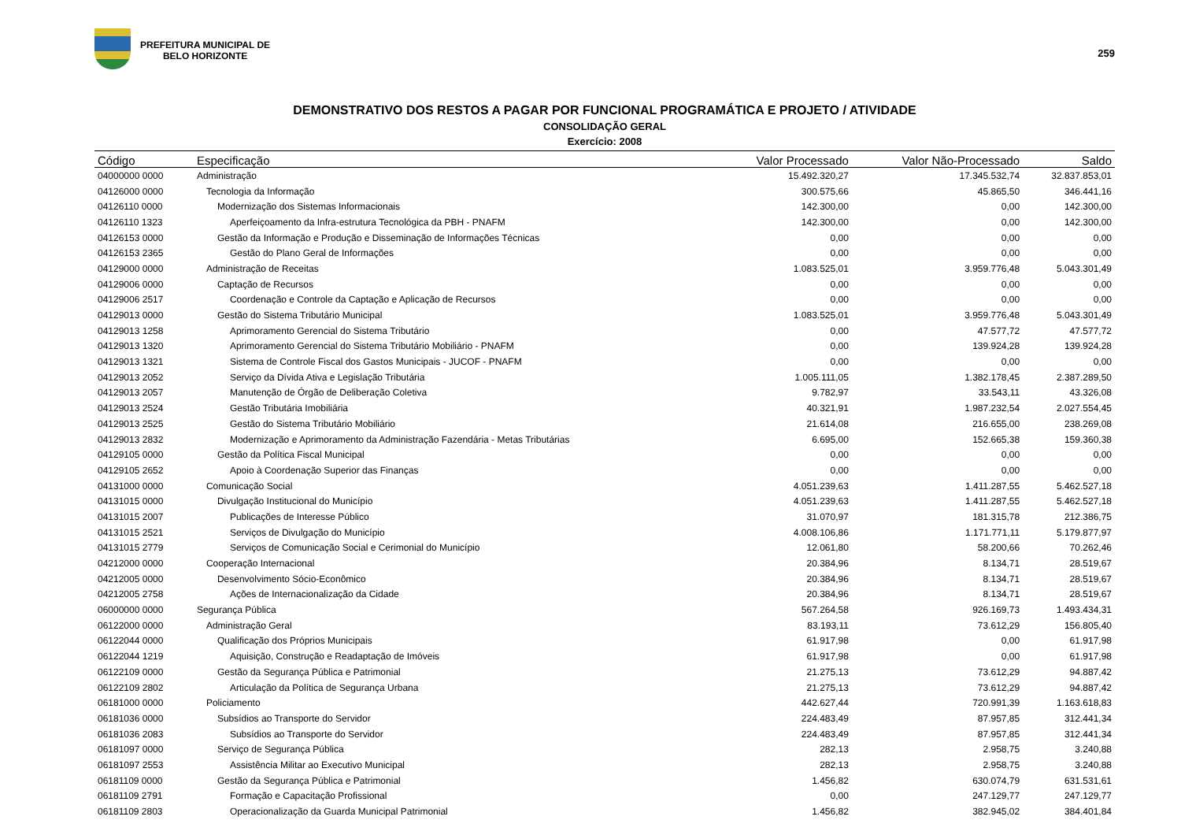PREFEITURA MUNICIPAL DE
BELO HORIZONTE
259
DEMONSTRATIVO DOS RESTOS A PAGAR POR FUNCIONAL PROGRAMÁTICA E PROJETO / ATIVIDADE
CONSOLIDAÇÃO GERAL
Exercício: 2008
| Código | Especificação | Valor Processado | Valor Não-Processado | Saldo |
| --- | --- | --- | --- | --- |
| 04000000 0000 | Administração | 15.492.320,27 | 17.345.532,74 | 32.837.853,01 |
| 04126000 0000 | Tecnologia da Informação | 300.575,66 | 45.865,50 | 346.441,16 |
| 04126110 0000 | Modernização dos Sistemas Informacionais | 142.300,00 | 0,00 | 142.300,00 |
| 04126110 1323 | Aperfeiçoamento da Infra-estrutura Tecnológica da PBH - PNAFM | 142.300,00 | 0,00 | 142.300,00 |
| 04126153 0000 | Gestão da Informação e Produção e Disseminação de Informações Técnicas | 0,00 | 0,00 | 0,00 |
| 04126153 2365 | Gestão do Plano Geral de Informações | 0,00 | 0,00 | 0,00 |
| 04129000 0000 | Administração de Receitas | 1.083.525,01 | 3.959.776,48 | 5.043.301,49 |
| 04129006 0000 | Captação de Recursos | 0,00 | 0,00 | 0,00 |
| 04129006 2517 | Coordenação e Controle da Captação e Aplicação de Recursos | 0,00 | 0,00 | 0,00 |
| 04129013 0000 | Gestão do Sistema Tributário Municipal | 1.083.525,01 | 3.959.776,48 | 5.043.301,49 |
| 04129013 1258 | Aprimoramento Gerencial do Sistema Tributário | 0,00 | 47.577,72 | 47.577,72 |
| 04129013 1320 | Aprimoramento Gerencial do Sistema Tributário Mobiliário - PNAFM | 0,00 | 139.924,28 | 139.924,28 |
| 04129013 1321 | Sistema de Controle Fiscal dos Gastos Municipais - JUCOF - PNAFM | 0,00 | 0,00 | 0,00 |
| 04129013 2052 | Serviço da Dívida Ativa e Legislação Tributária | 1.005.111,05 | 1.382.178,45 | 2.387.289,50 |
| 04129013 2057 | Manutenção de Órgão de Deliberação Coletiva | 9.782,97 | 33.543,11 | 43.326,08 |
| 04129013 2524 | Gestão Tributária Imobiliária | 40.321,91 | 1.987.232,54 | 2.027.554,45 |
| 04129013 2525 | Gestão do Sistema Tributário Mobiliário | 21.614,08 | 216.655,00 | 238.269,08 |
| 04129013 2832 | Modernização e Aprimoramento da Administração Fazendária - Metas Tributárias | 6.695,00 | 152.665,38 | 159.360,38 |
| 04129105 0000 | Gestão da Política Fiscal Municipal | 0,00 | 0,00 | 0,00 |
| 04129105 2652 | Apoio à Coordenação Superior das Finanças | 0,00 | 0,00 | 0,00 |
| 04131000 0000 | Comunicação Social | 4.051.239,63 | 1.411.287,55 | 5.462.527,18 |
| 04131015 0000 | Divulgação Institucional do Município | 4.051.239,63 | 1.411.287,55 | 5.462.527,18 |
| 04131015 2007 | Publicações de Interesse Público | 31.070,97 | 181.315,78 | 212.386,75 |
| 04131015 2521 | Serviços de Divulgação do Município | 4.008.106,86 | 1.171.771,11 | 5.179.877,97 |
| 04131015 2779 | Serviços de Comunicação Social e Cerimonial do Município | 12.061,80 | 58.200,66 | 70.262,46 |
| 04212000 0000 | Cooperação Internacional | 20.384,96 | 8.134,71 | 28.519,67 |
| 04212005 0000 | Desenvolvimento Sócio-Econômico | 20.384,96 | 8.134,71 | 28.519,67 |
| 04212005 2758 | Ações de Internacionalização da Cidade | 20.384,96 | 8.134,71 | 28.519,67 |
| 06000000 0000 | Segurança Pública | 567.264,58 | 926.169,73 | 1.493.434,31 |
| 06122000 0000 | Administração Geral | 83.193,11 | 73.612,29 | 156.805,40 |
| 06122044 0000 | Qualificação dos Próprios Municipais | 61.917,98 | 0,00 | 61.917,98 |
| 06122044 1219 | Aquisição, Construção e Readaptação de Imóveis | 61.917,98 | 0,00 | 61.917,98 |
| 06122109 0000 | Gestão da Segurança Pública e Patrimonial | 21.275,13 | 73.612,29 | 94.887,42 |
| 06122109 2802 | Articulação da Política de Segurança Urbana | 21.275,13 | 73.612,29 | 94.887,42 |
| 06181000 0000 | Policiamento | 442.627,44 | 720.991,39 | 1.163.618,83 |
| 06181036 0000 | Subsídios ao Transporte do Servidor | 224.483,49 | 87.957,85 | 312.441,34 |
| 06181036 2083 | Subsídios ao Transporte do Servidor | 224.483,49 | 87.957,85 | 312.441,34 |
| 06181097 0000 | Serviço de Segurança Pública | 282,13 | 2.958,75 | 3.240,88 |
| 06181097 2553 | Assistência Militar ao Executivo Municipal | 282,13 | 2.958,75 | 3.240,88 |
| 06181109 0000 | Gestão da Segurança Pública e Patrimonial | 1.456,82 | 630.074,79 | 631.531,61 |
| 06181109 2791 | Formação e Capacitação Profissional | 0,00 | 247.129,77 | 247.129,77 |
| 06181109 2803 | Operacionalização da Guarda Municipal Patrimonial | 1.456,82 | 382.945,02 | 384.401,84 |